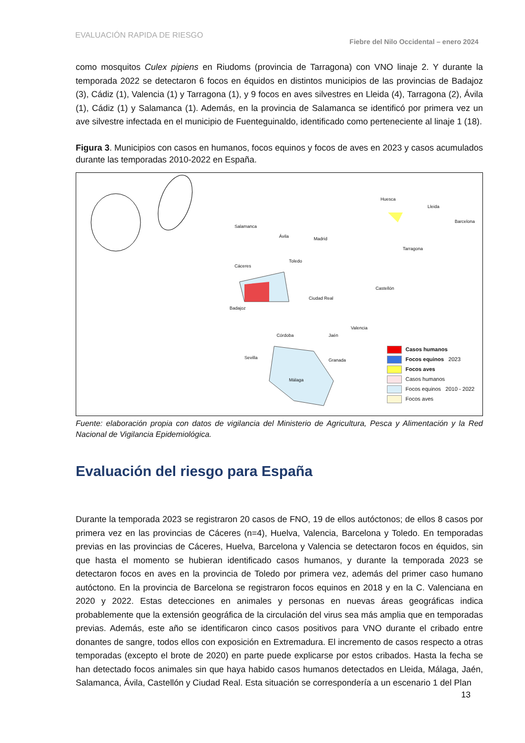EVALUACIÓN RAPIDA DE RIESGO
Fiebre del Nilo Occidental – enero 2024
como mosquitos Culex pipiens en Riudoms (provincia de Tarragona) con VNO linaje 2. Y durante la temporada 2022 se detectaron 6 focos en équidos en distintos municipios de las provincias de Badajoz (3), Cádiz (1), Valencia (1) y Tarragona (1), y 9 focos en aves silvestres en Lleida (4), Tarragona (2), Ávila (1), Cádiz (1) y Salamanca (1). Además, en la provincia de Salamanca se identificó por primera vez un ave silvestre infectada en el municipio de Fuenteguinaldo, identificado como perteneciente al linaje 1 (18).
Figura 3. Municipios con casos en humanos, focos equinos y focos de aves en 2023 y casos acumulados durante las temporadas 2010-2022 en España.
Salamanca
Ávila Madrid
Cáceres
Toledo
Badajoz
Ciudad Real
Córdoba Jaén
Sevilla Granada
Málaga
Huesca
Lleida
Barcelona
Tarragona
Castellón
Valencia
Casos humanos
Focos equinos 2023
Focos aves
Casos humanos
Focos equinos 2010 - 2022
Focos aves
Fuente: elaboración propia con datos de vigilancia del Ministerio de Agricultura, Pesca y Alimentación y la Red Nacional de Vigilancia Epidemiológica.
Evaluación del riesgo para España
Durante la temporada 2023 se registraron 20 casos de FNO, 19 de ellos autóctonos; de ellos 8 casos por primera vez en las provincias de Cáceres (n=4), Huelva, Valencia, Barcelona y Toledo. En temporadas previas en las provincias de Cáceres, Huelva, Barcelona y Valencia se detectaron focos en équidos, sin que hasta el momento se hubieran identificado casos humanos, y durante la temporada 2023 se detectaron focos en aves en la provincia de Toledo por primera vez, además del primer caso humano autóctono. En la provincia de Barcelona se registraron focos equinos en 2018 y en la C. Valenciana en 2020 y 2022. Estas detecciones en animales y personas en nuevas áreas geográficas indica probablemente que la extensión geográfica de la circulación del virus sea más amplia que en temporadas previas. Además, este año se identificaron cinco casos positivos para VNO durante el cribado entre donantes de sangre, todos ellos con exposición en Extremadura. El incremento de casos respecto a otras temporadas (excepto el brote de 2020) en parte puede explicarse por estos cribados. Hasta la fecha se han detectado focos animales sin que haya habido casos humanos detectados en Lleida, Málaga, Jaén, Salamanca, Ávila, Castellón y Ciudad Real. Esta situación se correspondería a un escenario 1 del Plan
13